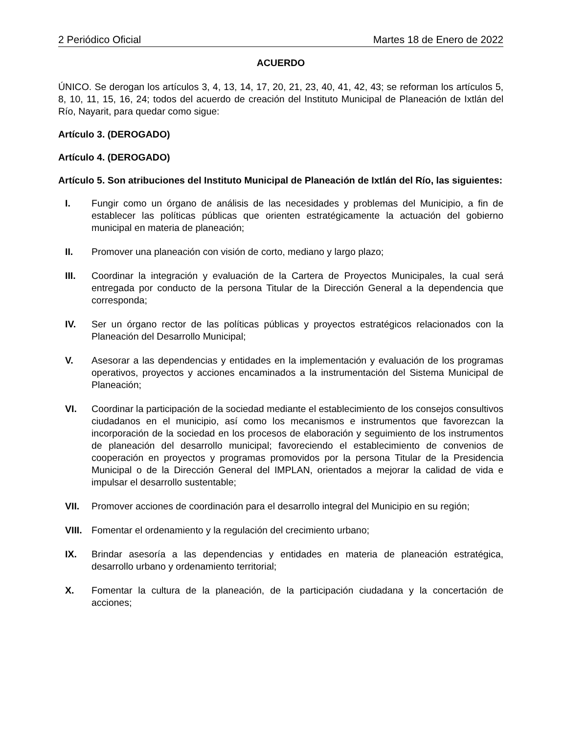2 Periódico Oficial Martes 18 de Enero de 2022
ACUERDO
ÚNICO. Se derogan los artículos 3, 4, 13, 14, 17, 20, 21, 23, 40, 41, 42, 43; se reforman los artículos 5, 8, 10, 11, 15, 16, 24; todos del acuerdo de creación del Instituto Municipal de Planeación de Ixtlán del Río, Nayarit, para quedar como sigue:
Artículo 3. (DEROGADO)
Artículo 4. (DEROGADO)
Artículo 5. Son atribuciones del Instituto Municipal de Planeación de Ixtlán del Río, las siguientes:
I. Fungir como un órgano de análisis de las necesidades y problemas del Municipio, a fin de establecer las políticas públicas que orienten estratégicamente la actuación del gobierno municipal en materia de planeación;
II. Promover una planeación con visión de corto, mediano y largo plazo;
III. Coordinar la integración y evaluación de la Cartera de Proyectos Municipales, la cual será entregada por conducto de la persona Titular de la Dirección General a la dependencia que corresponda;
IV. Ser un órgano rector de las políticas públicas y proyectos estratégicos relacionados con la Planeación del Desarrollo Municipal;
V. Asesorar a las dependencias y entidades en la implementación y evaluación de los programas operativos, proyectos y acciones encaminados a la instrumentación del Sistema Municipal de Planeación;
VI. Coordinar la participación de la sociedad mediante el establecimiento de los consejos consultivos ciudadanos en el municipio, así como los mecanismos e instrumentos que favorezcan la incorporación de la sociedad en los procesos de elaboración y seguimiento de los instrumentos de planeación del desarrollo municipal; favoreciendo el establecimiento de convenios de cooperación en proyectos y programas promovidos por la persona Titular de la Presidencia Municipal o de la Dirección General del IMPLAN, orientados a mejorar la calidad de vida e impulsar el desarrollo sustentable;
VII. Promover acciones de coordinación para el desarrollo integral del Municipio en su región;
VIII. Fomentar el ordenamiento y la regulación del crecimiento urbano;
IX. Brindar asesoría a las dependencias y entidades en materia de planeación estratégica, desarrollo urbano y ordenamiento territorial;
X. Fomentar la cultura de la planeación, de la participación ciudadana y la concertación de acciones;